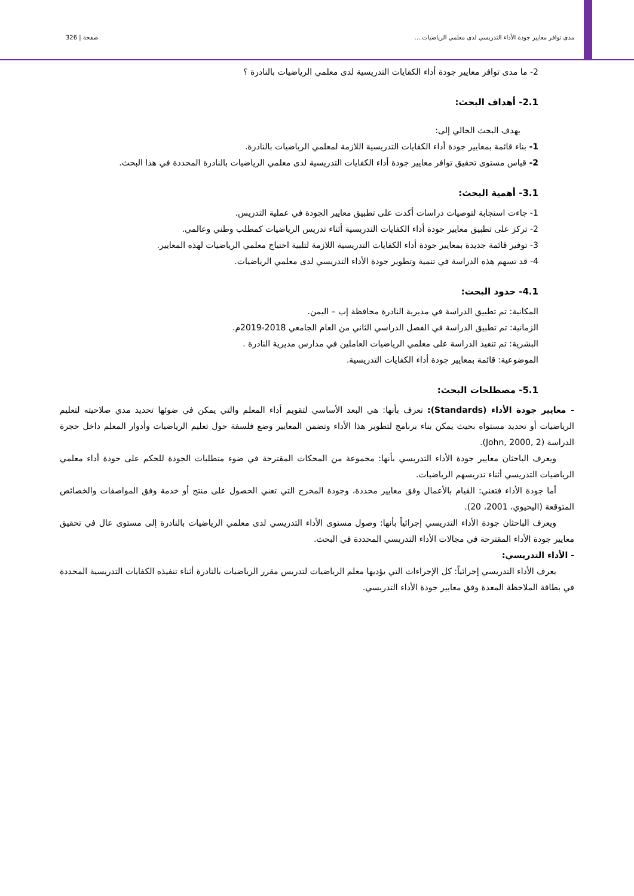مدى توافر معايير جودة الأداء التدريسي لدى معلمي الرياضيات.... صفحة | 326
2- ما مدى توافر معايير جودة أداء الكفايات التدريسية لدى معلمي الرياضيات بالنادرة ؟
2.1- أهداف البحث:
يهدف البحث الحالي إلى:
1- بناء قائمة بمعايير جودة أداء الكفايات التدريسية اللازمة لمعلمي الرياضيات بالنادرة.
2- قياس مستوى تحقيق توافر معايير جودة أداء الكفايات التدريسية لدى معلمي الرياضيات بالنادرة المحددة في هذا البحث.
3.1- أهمية البحث:
1- جاءت استجابة لتوصيات دراسات أكدت على تطبيق معايير الجودة في عملية التدريس.
2- تركز على تطبيق معايير جودة أداء الكفايات التدريسية أثناء تدريس الرياضيات كمطلب وطني وعالمي.
3- توفير قائمة جديدة بمعايير جودة أداء الكفايات التدريسية اللازمة لتلبية احتياج معلمي الرياضيات لهذه المعايير.
4- قد تسهم هذه الدراسة في تنمية وتطوير جودة الأداء التدريسي لدى معلمي الرياضيات.
4.1- حدود البحث:
المكانية: تم تطبيق الدراسة في مديرية النادرة محافظة إب – اليمن.
الزمانية: تم تطبيق الدراسة في الفصل الدراسي الثاني من العام الجامعي 2018-2019م.
البشرية: تم تنفيذ الدراسة على معلمي الرياضيات العاملين في مدارس مديرية النادرة .
الموضوعية: قائمة بمعايير جودة أداء الكفايات التدريسية.
5.1- مصطلحات البحث:
- معايير جودة الأداء (Standards): تعرف بأنها: هي البعد الأساسي لتقويم أداء المعلم والتي يمكن في ضوئها تحديد مدي صلاحيته لتعليم الرياضيات أو تحديد مستواه بحيث يمكن بناء برنامج لتطوير هذا الأداء وتضمن المعايير وضع فلسفة حول تعليم الرياضيات وأدوار المعلم داخل حجرة الدراسة (John, 2000, 2).
ويعرف الباحثان معايير جودة الأداء التدريسي بأنها: مجموعة من المحكات المقترحة في ضوء متطلبات الجودة للحكم على جودة أداء معلمي الرياضيات التدريسي أثناء تدريسهم الرياضيات.
أما جودة الأداء فتعني: القيام بالأعمال وفق معايير محددة، وجودة المخرج التي تعني الحصول على منتج أو خدمة وفق المواصفات والخصائص المتوقعة (اليحيوي، 2001، 20).
ويعرف الباحثان جودة الأداء التدريسي إجرائياً بأنها: وصول مستوى الأداء التدريسي لدى معلمي الرياضيات بالنادرة إلى مستوى عال في تحقيق معايير جودة الأداء المقترحة في مجالات الأداء التدريسي المحددة في البحث.
- الأداء التدريسي:
يعرف الأداء التدريسي إجرائياً: كل الإجراءات التي يؤديها معلم الرياضيات لتدريس مقرر الرياضيات بالنادرة أثناء تنفيذه الكفايات التدريسية المحددة في بطاقة الملاحظة المعدة وفق معايير جودة الأداء التدريسي.